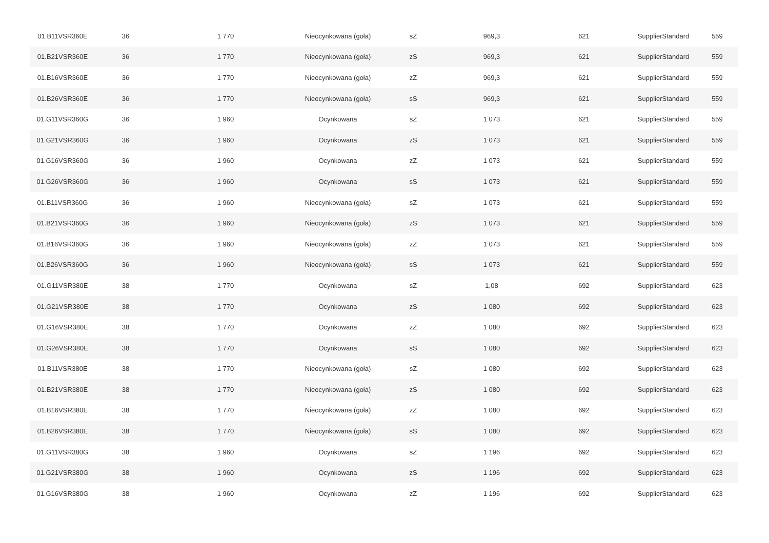| 01.B11VSR360E | 36 | 1 770 | Nieocynkowana (goła) | sZ | 969,3 | 621 | SupplierStandard | 559 |
| 01.B21VSR360E | 36 | 1 770 | Nieocynkowana (goła) | zS | 969,3 | 621 | SupplierStandard | 559 |
| 01.B16VSR360E | 36 | 1 770 | Nieocynkowana (goła) | zZ | 969,3 | 621 | SupplierStandard | 559 |
| 01.B26VSR360E | 36 | 1 770 | Nieocynkowana (goła) | sS | 969,3 | 621 | SupplierStandard | 559 |
| 01.G11VSR360G | 36 | 1 960 | Ocynkowana | sZ | 1 073 | 621 | SupplierStandard | 559 |
| 01.G21VSR360G | 36 | 1 960 | Ocynkowana | zS | 1 073 | 621 | SupplierStandard | 559 |
| 01.G16VSR360G | 36 | 1 960 | Ocynkowana | zZ | 1 073 | 621 | SupplierStandard | 559 |
| 01.G26VSR360G | 36 | 1 960 | Ocynkowana | sS | 1 073 | 621 | SupplierStandard | 559 |
| 01.B11VSR360G | 36 | 1 960 | Nieocynkowana (goła) | sZ | 1 073 | 621 | SupplierStandard | 559 |
| 01.B21VSR360G | 36 | 1 960 | Nieocynkowana (goła) | zS | 1 073 | 621 | SupplierStandard | 559 |
| 01.B16VSR360G | 36 | 1 960 | Nieocynkowana (goła) | zZ | 1 073 | 621 | SupplierStandard | 559 |
| 01.B26VSR360G | 36 | 1 960 | Nieocynkowana (goła) | sS | 1 073 | 621 | SupplierStandard | 559 |
| 01.G11VSR380E | 38 | 1 770 | Ocynkowana | sZ | 1,08 | 692 | SupplierStandard | 623 |
| 01.G21VSR380E | 38 | 1 770 | Ocynkowana | zS | 1 080 | 692 | SupplierStandard | 623 |
| 01.G16VSR380E | 38 | 1 770 | Ocynkowana | zZ | 1 080 | 692 | SupplierStandard | 623 |
| 01.G26VSR380E | 38 | 1 770 | Ocynkowana | sS | 1 080 | 692 | SupplierStandard | 623 |
| 01.B11VSR380E | 38 | 1 770 | Nieocynkowana (goła) | sZ | 1 080 | 692 | SupplierStandard | 623 |
| 01.B21VSR380E | 38 | 1 770 | Nieocynkowana (goła) | zS | 1 080 | 692 | SupplierStandard | 623 |
| 01.B16VSR380E | 38 | 1 770 | Nieocynkowana (goła) | zZ | 1 080 | 692 | SupplierStandard | 623 |
| 01.B26VSR380E | 38 | 1 770 | Nieocynkowana (goła) | sS | 1 080 | 692 | SupplierStandard | 623 |
| 01.G11VSR380G | 38 | 1 960 | Ocynkowana | sZ | 1 196 | 692 | SupplierStandard | 623 |
| 01.G21VSR380G | 38 | 1 960 | Ocynkowana | zS | 1 196 | 692 | SupplierStandard | 623 |
| 01.G16VSR380G | 38 | 1 960 | Ocynkowana | zZ | 1 196 | 692 | SupplierStandard | 623 |